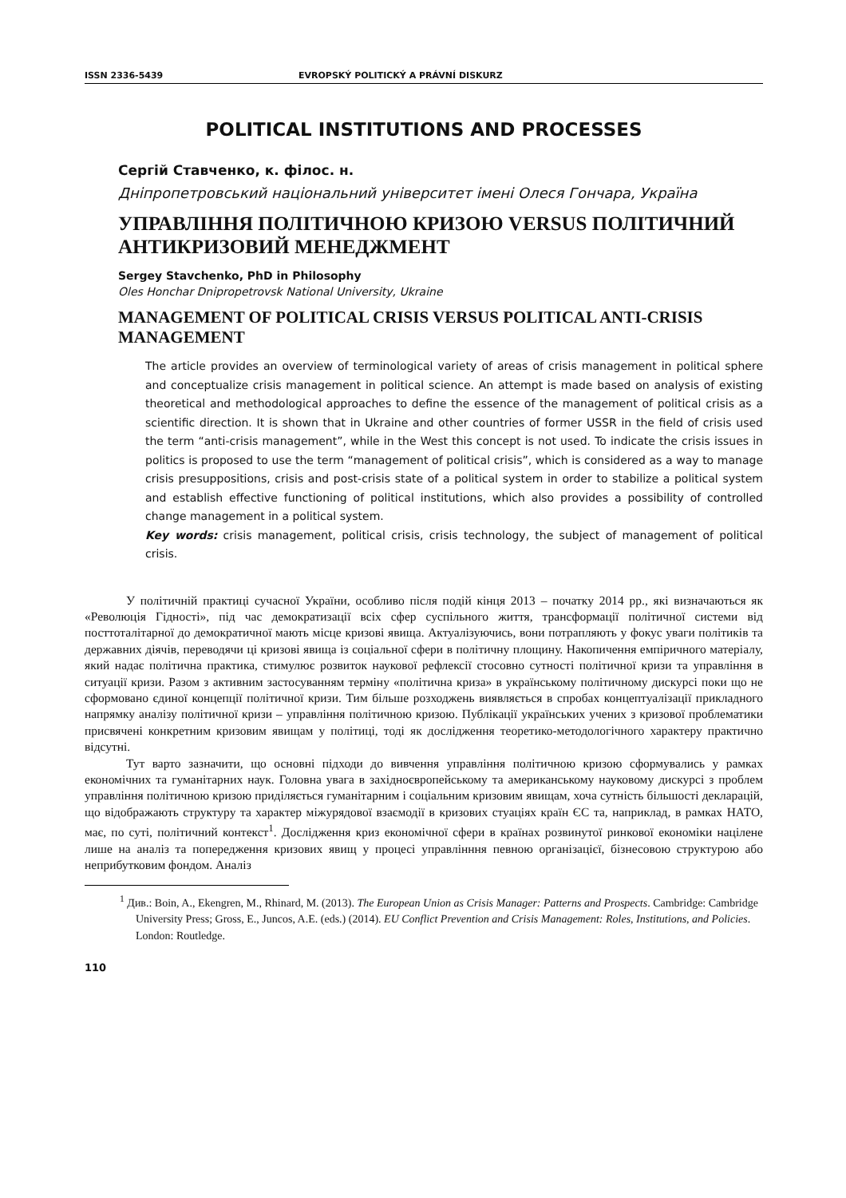ISSN 2336-5439 EVROPSKÝ POLITICKÝ A PRÁVNÍ DISKURZ
POLITICAL INSTITUTIONS AND PROCESSES
Сергій Ставченко, к. філос. н.
Дніпропетровський національний університет імені Олеся Гончара, Україна
УПРАВЛІННЯ ПОЛІТИЧНОЮ КРИЗОЮ VERSUS ПОЛІТИЧНИЙ АНТИКРИЗОВИЙ МЕНЕДЖМЕНТ
Sergey Stavchenko, PhD in Philosophy
Oles Honchar Dnipropetrovsk National University, Ukraine
MANAGEMENT OF POLITICAL CRISIS VERSUS POLITICAL ANTI-CRISIS MANAGEMENT
The article provides an overview of terminological variety of areas of crisis management in political sphere and conceptualize crisis management in political science. An attempt is made based on analysis of existing theoretical and methodological approaches to define the essence of the management of political crisis as a scientific direction. It is shown that in Ukraine and other countries of former USSR in the field of crisis used the term “anti-crisis management”, while in the West this concept is not used. To indicate the crisis issues in politics is proposed to use the term “management of political crisis”, which is considered as a way to manage crisis presuppositions, crisis and post-crisis state of a political system in order to stabilize a political system and establish effective functioning of political institutions, which also provides a possibility of controlled change management in a political system.
Key words: crisis management, political crisis, crisis technology, the subject of management of political crisis.
У політичній практиці сучасної України, особливо після подій кінця 2013 – початку 2014 рр., які визначаються як «Революція Гідності», під час демократизації всіх сфер суспільного життя, трансформації політичної системи від посттоталітарної до демократичної мають місце кризові явища. Актуалізуючись, вони потрапляють у фокус уваги політиків та державних діячів, переводячи ці кризові явища із соціальної сфери в політичну площину. Накопичення емпіричного матеріалу, який надає політична практика, стимулює розвиток наукової рефлексії стосовно сутності політичної кризи та управління в ситуації кризи. Разом з активним застосуванням терміну «політична криза» в українському політичному дискурсі поки що не сформовано єдиної концепції політичної кризи. Тим більше розходжень виявляється в спробах концептуалізації прикладного напрямку аналізу політичної кризи – управління політичною кризою. Публікації українських учених з кризової проблематики присвячені конкретним кризовим явищам у політиці, тоді як дослідження теоретико-методологічного характеру практично відсутні.
Тут варто зазначити, що основні підходи до вивчення управління політичною кризою сформувались у рамках економічних та гуманітарних наук. Головна увага в західноєвропейському та американському науковому дискурсі з проблем управління політичною кризою приділяється гуманітарним і соціальним кризовим явищам, хоча сутність більшості декларацій, що відображають структуру та характер міжурядової взаємодії в кризових стуаціях країн ЄС та, наприклад, в рамках НАТО, має, по суті, політичний контекст<sup>1</sup>. Дослідження криз економічної сфери в країнах розвинутої ринкової економіки націлене лише на аналіз та попередження кризових явищ у процесі управлінння певною організацієї, бізнесовою структурою або неприбутковим фондом. Аналіз
<sup>1</sup> Див.: Boin, A., Ekengren, M., Rhinard, M. (2013). The European Union as Crisis Manager: Patterns and Prospects. Cambridge: Cambridge University Press; Gross, E., Juncos, A.E. (eds.) (2014). EU Conflict Prevention and Crisis Management: Roles, Institutions, and Policies. London: Routledge.
110